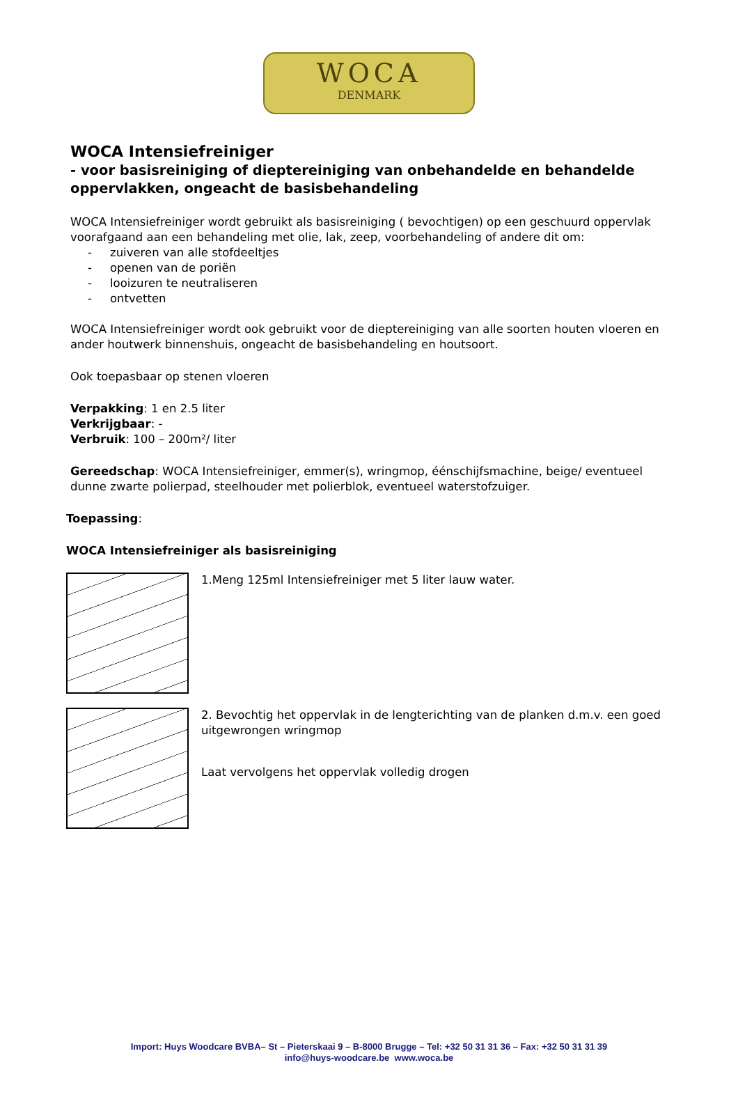WOCA
DENMARK
WOCA Intensiefreiniger
- voor basisreiniging of dieptereiniging van onbehandelde en behandelde oppervlakken, ongeacht de basisbehandeling
WOCA Intensiefreiniger wordt gebruikt als basisreiniging ( bevochtigen) op een geschuurd oppervlak voorafgaand aan een behandeling met olie, lak, zeep, voorbehandeling of andere dit om:
- zuiveren van alle stofdeeltjes
- openen van de poriën
- looizuren te neutraliseren
- ontvetten
WOCA Intensiefreiniger wordt ook gebruikt voor de dieptereiniging van alle soorten houten vloeren en ander houtwerk binnenshuis, ongeacht de basisbehandeling en houtsoort.
Ook toepasbaar op stenen vloeren
Verpakking: 1 en 2.5 liter
Verkrijgbaar: -
Verbruik: 100 – 200m²/ liter
Gereedschap: WOCA Intensiefreiniger, emmer(s), wringmop, éénschijfsmachine, beige/ eventueel dunne zwarte polierpad, steelhouder met polierblok, eventueel waterstofzuiger.
Toepassing:
WOCA Intensiefreiniger als basisreiniging
1.Meng 125ml Intensiefreiniger met 5 liter lauw water.
2. Bevochtig het oppervlak in de lengterichting van de planken d.m.v. een goed uitgewrongen wringmop
Laat vervolgens het oppervlak volledig drogen
Import: Huys Woodcare BVBA– St – Pieterskaai 9 – B-8000 Brugge – Tel: +32 50 31 31 36 – Fax: +32 50 31 31 39
info@huys-woodcare.be www.woca.be